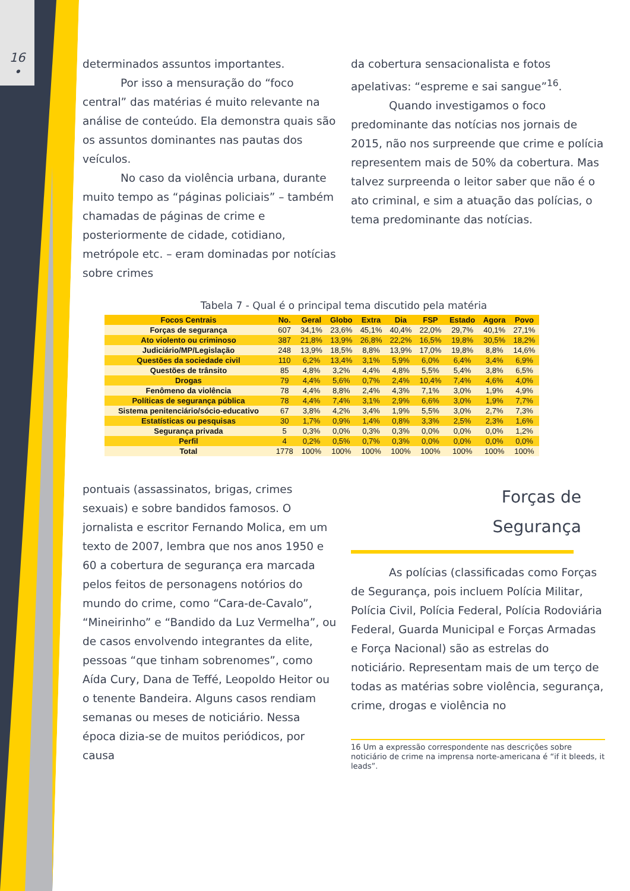16
•
determinados assuntos importantes.
Por isso a mensuração do “foco central” das matérias é muito relevante na análise de conteúdo. Ela demonstra quais são os assuntos dominantes nas pautas dos veículos.
No caso da violência urbana, durante muito tempo as “páginas policiais” – também chamadas de páginas de crime e posteriormente de cidade, cotidiano, metrópole etc. – eram dominadas por notícias sobre crimes
da cobertura sensacionalista e fotos apelativas: “espreme e sai sangue”<sup>16</sup>.
Quando investigamos o foco predominante das notícias nos jornais de 2015, não nos surpreende que crime e polícia representem mais de 50% da cobertura. Mas talvez surpreenda o leitor saber que não é o ato criminal, e sim a atuação das polícias, o tema predominante das notícias.
Tabela 7 - Qual é o principal tema discutido pela matéria
| Focos Centrais | No. | Geral | Globo | Extra | Dia | FSP | Estado | Agora | Povo |
| --- | --- | --- | --- | --- | --- | --- | --- | --- | --- |
| Forças de segurança | 607 | 34,1% | 23,6% | 45,1% | 40,4% | 22,0% | 29,7% | 40,1% | 27,1% |
| Ato violento ou criminoso | 387 | 21,8% | 13,9% | 26,8% | 22,2% | 16,5% | 19,8% | 30,5% | 18,2% |
| Judiciário/MP/Legislação | 248 | 13,9% | 18,5% | 8,8% | 13,9% | 17,0% | 19,8% | 8,8% | 14,6% |
| Questões da sociedade civil | 110 | 6,2% | 13,4% | 3,1% | 5,9% | 6,0% | 6,4% | 3,4% | 6,9% |
| Questões de trânsito | 85 | 4,8% | 3,2% | 4,4% | 4,8% | 5,5% | 5,4% | 3,8% | 6,5% |
| Drogas | 79 | 4,4% | 5,6% | 0,7% | 2,4% | 10,4% | 7,4% | 4,6% | 4,0% |
| Fenômeno da violência | 78 | 4,4% | 8,8% | 2,4% | 4,3% | 7,1% | 3,0% | 1,9% | 4,9% |
| Políticas de segurança pública | 78 | 4,4% | 7,4% | 3,1% | 2,9% | 6,6% | 3,0% | 1,9% | 7,7% |
| Sistema penitenciário/sócio-educativo | 67 | 3,8% | 4,2% | 3,4% | 1,9% | 5,5% | 3,0% | 2,7% | 7,3% |
| Estatísticas ou pesquisas | 30 | 1,7% | 0,9% | 1,4% | 0,8% | 3,3% | 2,5% | 2,3% | 1,6% |
| Segurança privada | 5 | 0,3% | 0,0% | 0,3% | 0,3% | 0,0% | 0,0% | 0,0% | 1,2% |
| Perfil | 4 | 0,2% | 0,5% | 0,7% | 0,3% | 0,0% | 0,0% | 0,0% | 0,0% |
| Total | 1778 | 100% | 100% | 100% | 100% | 100% | 100% | 100% | 100% |
pontuais (assassinatos, brigas, crimes sexuais) e sobre bandidos famosos. O jornalista e escritor Fernando Molica, em um texto de 2007, lembra que nos anos 1950 e 60 a cobertura de segurança era marcada pelos feitos de personagens notórios do mundo do crime, como “Cara-de-Cavalo”, “Mineirinho” e “Bandido da Luz Vermelha”, ou de casos envolvendo integrantes da elite, pessoas “que tinham sobrenomes”, como Aída Cury, Dana de Teffé, Leopoldo Heitor ou o tenente Bandeira. Alguns casos rendiam semanas ou meses de noticiário. Nessa época dizia-se de muitos periódicos, por causa
Forças de
Segurança
As polícias (classificadas como Forças de Segurança, pois incluem Polícia Militar, Polícia Civil, Polícia Federal, Polícia Rodoviária Federal, Guarda Municipal e Forças Armadas e Força Nacional) são as estrelas do noticiário. Representam mais de um terço de todas as matérias sobre violência, segurança, crime, drogas e violência no
16 Um a expressão correspondente nas descrições sobre noticiário de crime na imprensa norte-americana é “if it bleeds, it leads”.